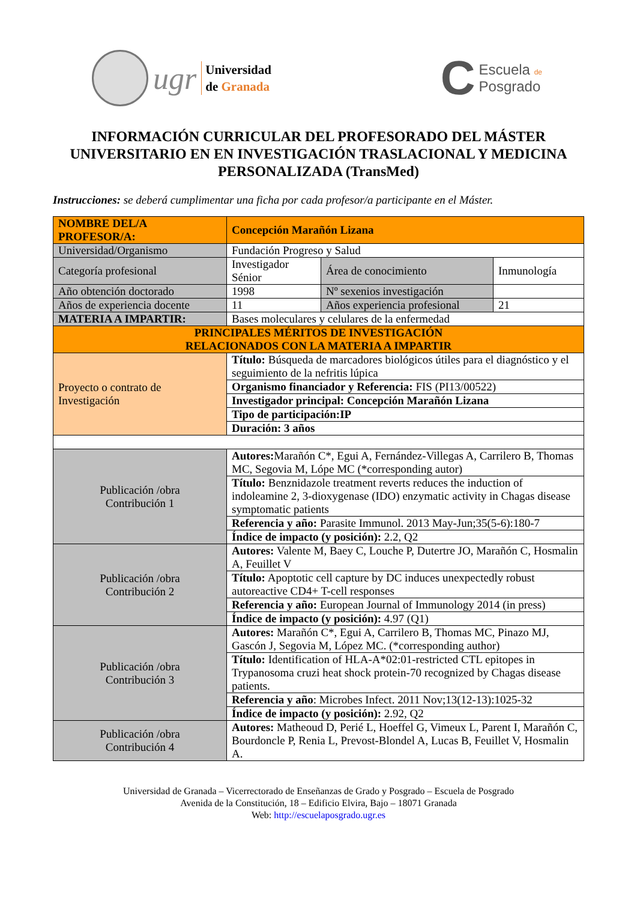ugr
Universidad
de Granada
C
Escuela de
Posgrado
INFORMACIÓN CURRICULAR DEL PROFESORADO DEL MÁSTER UNIVERSITARIO EN EN INVESTIGACIÓN TRASLACIONAL Y MEDICINA PERSONALIZADA (TransMed)
Instrucciones: se deberá cumplimentar una ficha por cada profesor/a participante en el Máster.
| NOMBRE DEL/A PROFESOR/A: | Concepción Marañón Lizana | | |
| Universidad/Organismo | Fundación Progreso y Salud | | |
| Categoría profesional | Investigador Sénior | Área de conocimiento | Inmunología |
| Año obtención doctorado | 1998 | Nº sexenios investigación | |
| Años de experiencia docente | 11 | Años experiencia profesional | 21 |
| MATERIA A IMPARTIR: | Bases moleculares y celulares de la enfermedad | | |
| PRINCIPALES MÉRITOS DE INVESTIGACIÓN RELACIONADOS CON LA MATERIA A IMPARTIR | | | |
| Proyecto o contrato de Investigación | Título: Búsqueda de marcadores biológicos útiles para el diagnóstico y el seguimiento de la nefritis lúpica | | |
| | Organismo financiador y Referencia: FIS (PI13/00522) | | |
| | Investigador principal: Concepción Marañón Lizana | | |
| | Tipo de participación:IP | | |
| | Duración: 3 años | | |
| Publicación /obra Contribución 1 | Autores: Marañón C*, Egui A, Fernández-Villegas A, Carrilero B, Thomas MC, Segovia M, Lópe MC (*corresponding autor) | | |
| | Título: Benznidazole treatment reverts reduces the induction of indoleamine 2, 3-dioxygenase (IDO) enzymatic activity in Chagas disease symptomatic patients | | |
| | Referencia y año: Parasite Immunol. 2013 May-Jun;35(5-6):180-7 | | |
| | Índice de impacto (y posición): 2.2, Q2 | | |
| Publicación /obra Contribución 2 | Autores: Valente M, Baey C, Louche P, Dutertre JO, Marañón C, Hosmalin A, Feuillet V | | |
| | Título: Apoptotic cell capture by DC induces unexpectedly robust autoreactive CD4+ T-cell responses | | |
| | Referencia y año: European Journal of Immunology 2014 (in press) | | |
| | Índice de impacto (y posición): 4.97 (Q1) | | |
| Publicación /obra Contribución 3 | Autores: Marañón C*, Egui A, Carrilero B, Thomas MC, Pinazo MJ, Gascón J, Segovia M, López MC. (*corresponding author) | | |
| | Título: Identification of HLA-A*02:01-restricted CTL epitopes in Trypanosoma cruzi heat shock protein-70 recognized by Chagas disease patients. | | |
| | Referencia y año : Microbes Infect. 2011 Nov;13(12-13):1025-32 | | |
| | Índice de impacto (y posición): 2.92, Q2 | | |
| Publicación /obra Contribución 4 | Autores: Matheoud D, Perié L, Hoeffel G, Vimeux L, Parent I, Marañón C, Bourdoncle P, Renia L, Prevost-Blondel A, Lucas B, Feuillet V, Hosmalin A. | | |
Universidad de Granada – Vicerrectorado de Enseñanzas de Grado y Posgrado – Escuela de Posgrado
Avenida de la Constitución, 18 – Edificio Elvira, Bajo – 18071 Granada
Web: http://escuelaposgrado.ugr.es